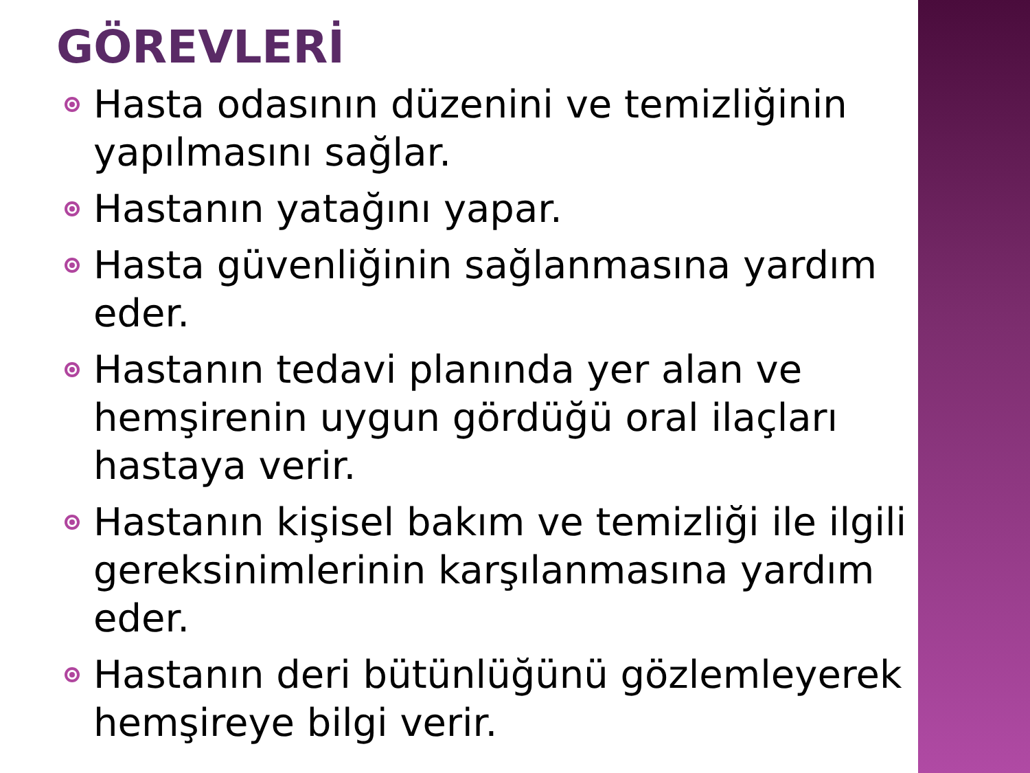GÖREVLERİ
Hasta odasının düzenini ve temizliğinin yapılmasını sağlar.
Hastanın yatağını yapar.
Hasta güvenliğinin sağlanmasına yardım eder.
Hastanın tedavi planında yer alan ve hemşirenin uygun gördüğü oral ilaçları hastaya verir.
Hastanın kişisel bakım ve temizliği ile ilgili gereksinimlerinin karşılanmasına yardım eder.
Hastanın deri bütünlüğünü gözlemleyerek hemşireye bilgi verir.